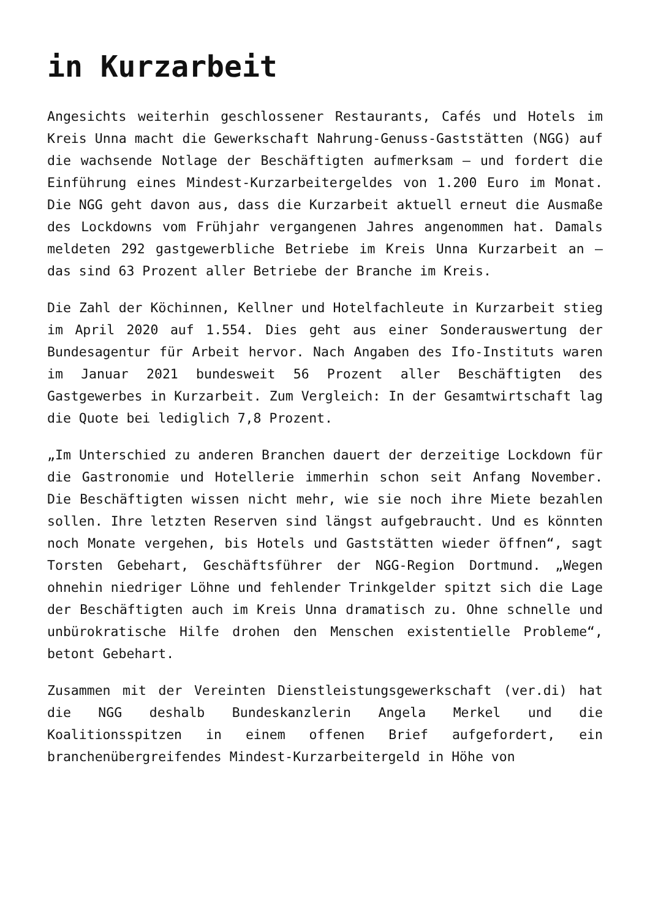in Kurzarbeit
Angesichts weiterhin geschlossener Restaurants, Cafés und Hotels im Kreis Unna macht die Gewerkschaft Nahrung-Genuss-Gaststätten (NGG) auf die wachsende Notlage der Beschäftigten aufmerksam – und fordert die Einführung eines Mindest-Kurzarbeitergeldes von 1.200 Euro im Monat. Die NGG geht davon aus, dass die Kurzarbeit aktuell erneut die Ausmaße des Lockdowns vom Frühjahr vergangenen Jahres angenommen hat. Damals meldeten 292 gastgewerbliche Betriebe im Kreis Unna Kurzarbeit an – das sind 63 Prozent aller Betriebe der Branche im Kreis.
Die Zahl der Köchinnen, Kellner und Hotelfachleute in Kurzarbeit stieg im April 2020 auf 1.554. Dies geht aus einer Sonderauswertung der Bundesagentur für Arbeit hervor. Nach Angaben des Ifo-Instituts waren im Januar 2021 bundesweit 56 Prozent aller Beschäftigten des Gastgewerbes in Kurzarbeit. Zum Vergleich: In der Gesamtwirtschaft lag die Quote bei lediglich 7,8 Prozent.
„Im Unterschied zu anderen Branchen dauert der derzeitige Lockdown für die Gastronomie und Hotellerie immerhin schon seit Anfang November. Die Beschäftigten wissen nicht mehr, wie sie noch ihre Miete bezahlen sollen. Ihre letzten Reserven sind längst aufgebraucht. Und es könnten noch Monate vergehen, bis Hotels und Gaststätten wieder öffnen“, sagt Torsten Gebehart, Geschäftsführer der NGG-Region Dortmund. „Wegen ohnehin niedriger Löhne und fehlender Trinkgelder spitzt sich die Lage der Beschäftigten auch im Kreis Unna dramatisch zu. Ohne schnelle und unbürokratische Hilfe drohen den Menschen existentielle Probleme“, betont Gebehart.
Zusammen mit der Vereinten Dienstleistungsgewerkschaft (ver.di) hat die NGG deshalb Bundeskanzlerin Angela Merkel und die Koalitionsspitzen in einem offenen Brief aufgefordert, ein branchenübergreifendes Mindest-Kurzarbeitergeld in Höhe von